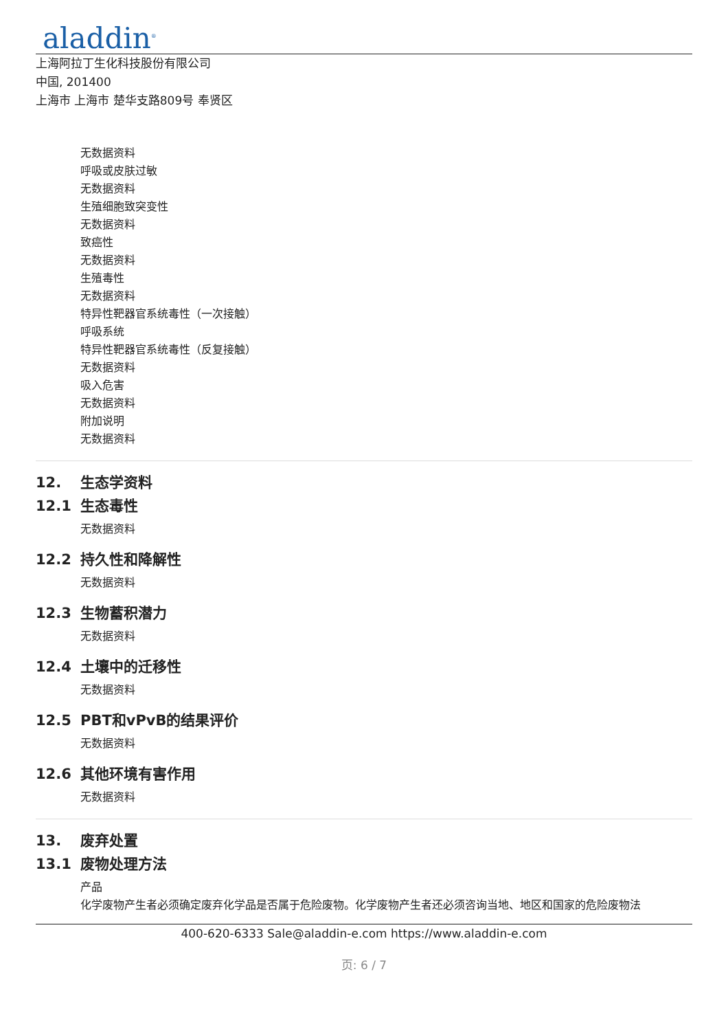aladdin<sup>®</sup>
上海阿拉丁生化科技股份有限公司
中国, 201400
上海市 上海市 楚华支路809号 奉贤区
无数据资料
呼吸或皮肤过敏
无数据资料
生殖细胞致突变性
无数据资料
致癌性
无数据资料
生殖毒性
无数据资料
特异性靶器官系统毒性（一次接触）
呼吸系统
特异性靶器官系统毒性（反复接触）
无数据资料
吸入危害
无数据资料
附加说明
无数据资料
12. 生态学资料
12.1 生态毒性
无数据资料
12.2 持久性和降解性
无数据资料
12.3 生物蓄积潜力
无数据资料
12.4 土壤中的迁移性
无数据资料
12.5 PBT和vPvB的结果评价
无数据资料
12.6 其他环境有害作用
无数据资料
13. 废弃处置
13.1 废物处理方法
产品
化学废物产生者必须确定废弃化学品是否属于危险废物。化学废物产生者还必须咨询当地、地区和国家的危险废物法
400-620-6333 Sale@aladdin-e.com https://www.aladdin-e.com
页: 6 / 7